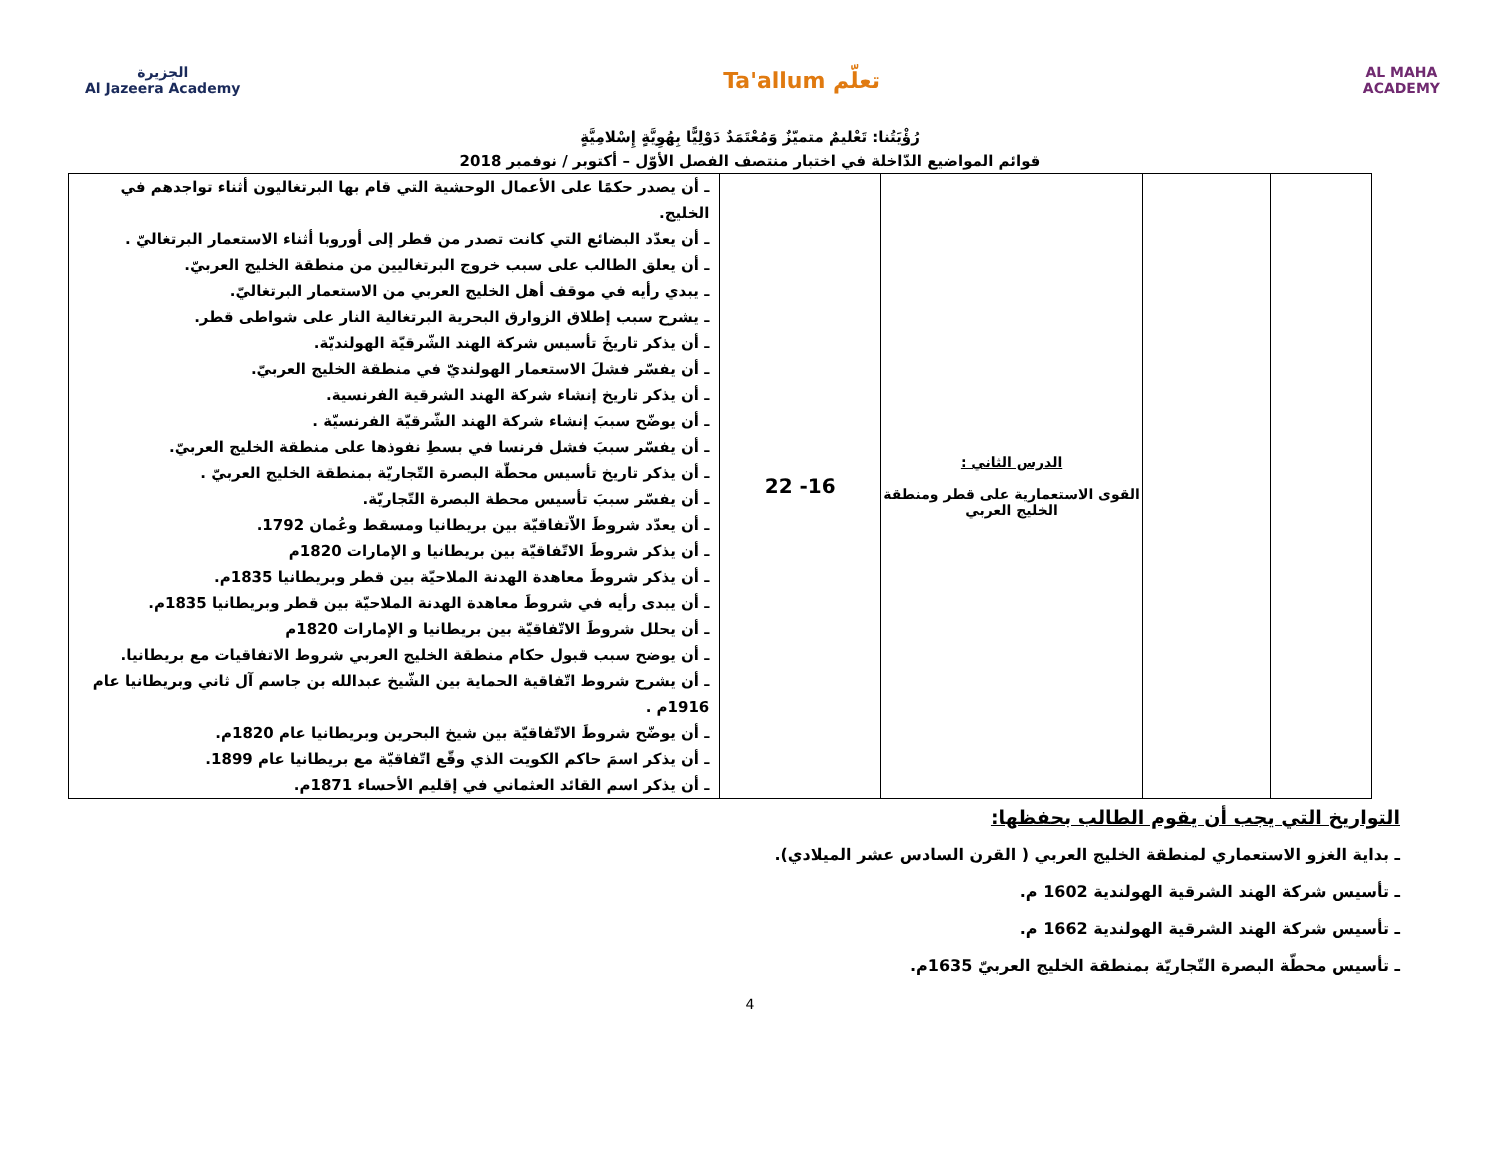الجزيرة
Al Jazeera Academy
Ta'allum تعلّم
AL MAHA
ACADEMY
رُؤْيَتُنا: تَعْليمٌ متميّزٌ وَمُعْتَمَدٌ دَوْلِيًّا بِهُوِيَّةٍ إِسْلامِيَّةٍ
قوائم المواضيع الدّاخلة في اختبار منتصف الفصل الأوّل – أكتوبر / نوفمبر 2018
| | | الدرس الثاني : القوى الاستعمارية على قطر ومنطقة الخليج العربي | 16- 22 | ـ أن يصدر حكمًا على الأعمال الوحشية التي قام بها البرتغاليون أثناء تواجدهم في الخليج. ـ أن يعدّد البضائع التي كانت تصدر من قطر إلى أوروبا أثناء الاستعمار البرتغاليّ . ـ أن يعلق الطالب على سبب خروج البرتغاليين من منطقة الخليج العربيّ. ـ يبدي رأيه في موقف أهل الخليج العربي من الاستعمار البرتغاليّ. ـ يشرح سبب إطلاق الزوارق البحرية البرتغالية النار على شواطى قطر. ـ أن يذكر تاريخَ تأسيس شركة الهند الشّرقيّة الهولنديّة. ـ أن يفسّر فشلَ الاستعمار الهولنديّ في منطقة الخليج العربيّ. ـ أن يذكر تاريخ إنشاء شركة الهند الشرقية الفرنسية. ـ أن يوضّح سببَ إنشاء شركة الهند الشّرقيّة الفرنسيّة . ـ أن يفسّر سببَ فشل فرنسا في بسطِ نفوذها على منطقة الخليج العربيّ. ـ أن يذكر تاريخ تأسيس محطّة البصرة التّجاريّة بمنطقة الخليج العربيّ . ـ أن يفسّر سببَ تأسيس محطة البصرة التّجاريّة. ـ أن يعدّد شروطَ الاّتفاقيّة بين بريطانيا ومسقط وعُمان 1792. ـ أن يذكر شروطَ الاتّفاقيّة بين بريطانيا و الإمارات 1820م ـ أن يذكر شروطَ معاهدة الهدنة الملاحيّة بين قطر وبريطانيا 1835م. ـ أن يبدى رأيه في شروطَ معاهدة الهدنة الملاحيّة بين قطر وبريطانيا 1835م. ـ أن يحلل شروطَ الاتّفاقيّة بين بريطانيا و الإمارات 1820م ـ أن يوضح سبب قبول حكام منطقة الخليج العربي شروط الاتفاقيات مع بريطانيا. ـ أن يشرح شروط اتّفاقية الحماية بين الشّيخ عبدالله بن جاسم آل ثاني وبريطانيا عام 1916م . ـ أن يوضّح شروطَ الاتّفاقيّة بين شيخ البحرين وبريطانيا عام 1820م. ـ أن يذكر اسمَ حاكم الكويت الذي وقّع اتّفاقيّة مع بريطانيا عام 1899. ـ أن يذكر اسم القائد العثماني في إقليم الأحساء 1871م. |
التواريخ التي يجب أن يقوم الطالب بحفظها:
ـ بداية الغزو الاستعماري لمنطقة الخليج العربي ( القرن السادس عشر الميلادي).
ـ تأسيس شركة الهند الشرقية الهولندية 1602 م.
ـ تأسيس شركة الهند الشرقية الهولندية 1662 م.
ـ تأسيس محطّة البصرة التّجاريّة بمنطقة الخليج العربيّ 1635م.
4